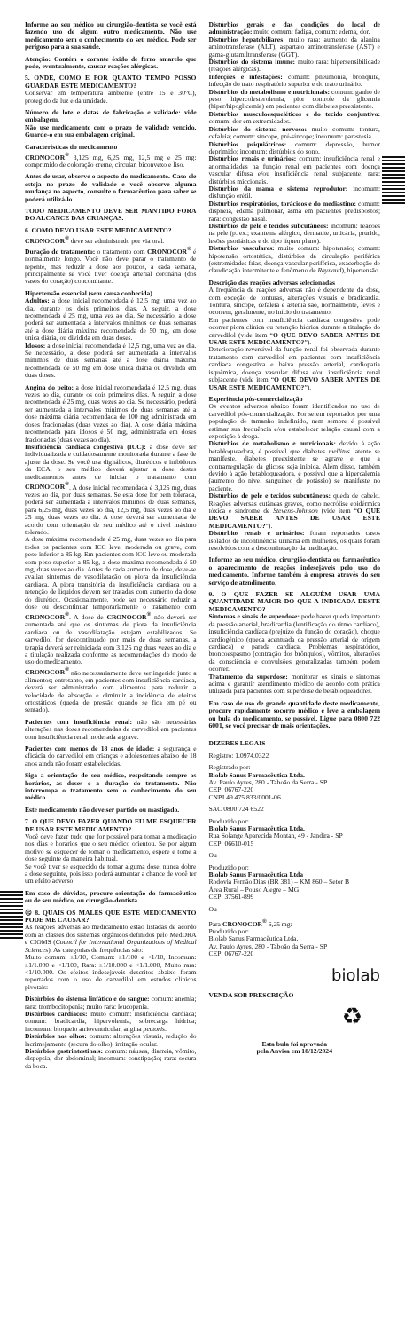Informe ao seu médico ou cirurgião-dentista se você está fazendo uso de algum outro medicamento. Não use medicamento sem o conhecimento do seu médico. Pode ser perigoso para a sua saúde.
Atenção: Contém o corante óxido de ferro amarelo que pode, eventualmente, causar reações alérgicas.
5. ONDE, COMO E POR QUANTO TEMPO POSSO GUARDAR ESTE MEDICAMENTO?
Conservar em temperatura ambiente (entre 15 e 30°C), protegido da luz e da umidade.
Número de lote e datas de fabricação e validade: vide embalagem.
Não use medicamento com o prazo de validade vencido. Guarde-o em sua embalagem original.
Características do medicamento
CRONOCOR<sup>®</sup> 3,125 mg, 6,25 mg, 12,5 mg e 25 mg: comprimido de coloração creme, circular, biconvexo e liso.
Antes de usar, observe o aspecto do medicamento. Caso ele esteja no prazo de validade e você observe alguma mudança no aspecto, consulte o farmacêutico para saber se poderá utilizá-lo.
TODO MEDICAMENTO DEVE SER MANTIDO FORA DO ALCANCE DAS CRIANÇAS.
6. COMO DEVO USAR ESTE MEDICAMENTO?
CRONOCOR<sup>®</sup> deve ser administrado por via oral.
Duração do tratamento: o tratamento com CRONOCOR<sup>®</sup> é normalmente longo. Você não deve parar o tratamento de repente, mas reduzir a dose aos poucos, a cada semana, principalmente se você tiver doença arterial coronária (dos vasos do coração) concomitante.
Hipertensão essencial (sem causa conhecida)
Adultos: a dose inicial recomendada é 12,5 mg, uma vez ao dia, durante os dois primeiros dias. A seguir, a dose recomendada é 25 mg, uma vez ao dia. Se necessário, a dose poderá ser aumentada a intervalos mínimos de duas semanas até a dose diária máxima recomendada de 50 mg, em dose única diária, ou dividida em duas doses.
Idosos: a dose inicial recomendada é 12,5 mg, uma vez ao dia. Se necessário, a dose poderá ser aumentada a intervalos mínimos de duas semanas até a dose diária máxima recomendada de 50 mg em dose única diária ou dividida em duas doses.
Angina do peito: a dose inicial recomendada é 12,5 mg, duas vezes ao dia, durante os dois primeiros dias. A seguir, a dose recomendada é 25 mg, duas vezes ao dia. Se necessário, poderá ser aumentada a intervalos mínimos de duas semanas até a dose máxima diária recomendada de 100 mg administrada em doses fracionadas (duas vezes ao dia). A dose diária máxima recomendada para idosos é 50 mg, administrada em doses fracionadas (duas vezes ao dia).
Insuficiência cardíaca congestiva (ICC): a dose deve ser individualizada e cuidadosamente monitorada durante a fase de ajuste da dose. Se você usa digitálicos, diuréticos e inibidores da ECA, o seu médico deverá ajustar a dose destes medicamentos antes de iniciar o tratamento com CRONOCOR<sup>®</sup>. A dose inicial recomendada é 3,125 mg, duas vezes ao dia, por duas semanas. Se esta dose for bem tolerada, poderá ser aumentada a intervalos mínimos de duas semanas, para 6,25 mg, duas vezes ao dia, 12,5 mg, duas vezes ao dia e 25 mg, duas vezes ao dia. A dose deverá ser aumentada de acordo com orientação de seu médico até o nível máximo tolerado.
A dose máxima recomendada é 25 mg, duas vezes ao dia para todos os pacientes com ICC leve, moderada ou grave, com peso inferior a 85 kg. Em pacientes com ICC leve ou moderada com peso superior a 85 kg, a dose máxima recomendada é 50 mg, duas vezes ao dia. Antes de cada aumento de dose, deve-se avaliar sintomas de vasodilatação ou piora da insuficiência cardíaca. A piora transitória da insuficiência cardíaca ou a retenção de líquidos devem ser tratadas com aumento da dose do diurético. Ocasionalmente, pode ser necessário reduzir a dose ou descontinuar temporariamente o tratamento com CRONOCOR<sup>®</sup>. A dose de CRONOCOR<sup>®</sup> não deverá ser aumentada até que os sintomas de piora da insuficiência cardíaca ou de vasodilatação estejam estabilizados. Se carvedilol for descontinuado por mais de duas semanas, a terapia deverá ser reiniciada com 3,125 mg duas vezes ao dia e a titulação realizada conforme as recomendações do modo de uso do medicamento.
CRONOCOR<sup>®</sup> não necessariamente deve ser ingerido junto a alimentos; entretanto, em pacientes com insuficiência cardíaca, deverá ser administrado com alimentos para reduzir a velocidade de absorção e diminuir a incidência de efeitos ortostáticos (queda de pressão quando se fica em pé ou sentado).
Pacientes com insuficiência renal: não são necessárias alterações nas doses recomendadas de carvedilol em pacientes com insuficiência renal moderada a grave.
Pacientes com menos de 18 anos de idade: a segurança e eficácia do carvedilol em crianças e adolescentes abaixo de 18 anos ainda não foram estabelecidas.
Siga a orientação de seu médico, respeitando sempre os horários, as doses e a duração do tratamento. Não interrompa o tratamento sem o conhecimento do seu médico.
Este medicamento não deve ser partido ou mastigado.
7. O QUE DEVO FAZER QUANDO EU ME ESQUECER DE USAR ESTE MEDICAMENTO?
Você deve fazer tudo que for possível para tomar a medicação nos dias e horários que o seu médico orientou. Se por algum motivo se esquecer de tomar o medicamento, espere e tome a dose seguinte da maneira habitual.
Se você tiver se esquecido de tomar alguma dose, nunca dobre a dose seguinte, pois isso poderá aumentar a chance de você ter um efeito adverso.
Em caso de dúvidas, procure orientação do farmacêutico ou de seu médico, ou cirurgião-dentista.
☹ 8. QUAIS OS MALES QUE ESTE MEDICAMENTO PODE ME CAUSAR?
As reações adversas ao medicamento estão listadas de acordo com as classes dos sistemas orgânicos definidos pelo MedDRA e CIOMS (Council for International Organizations of Medical Sciences). As categorias de frequências são:
Muito comum: ≥1/10, Comum: ≥1/100 e <1/10, Incomum: ≥1/1.000 e <1/100, Rara: ≥1/10.000 e <1/1.000, Muito rara: <1/10.000. Os efeitos indesejáveis descritos abaixo foram reportados com o uso de carvedilol em estudos clínicos pivotais:
Distúrbios do sistema linfático e do sangue: comum: anemia; rara: trombocitopenia; muito rara: leucopenia.
Distúrbios cardíacos: muito comum: insuficiência cardíaca; comum: bradicardia, hipervolemia, sobrecarga hídrica; incomum: bloqueio atrioventricular, angina pectoris.
Distúrbios nos olhos: comum: alterações visuais, redução do lacrimejamento (secura do olho), irritação ocular.
Distúrbios gastrintestinais: comum: náusea, diarreia, vômito, dispepsia, dor abdominal; incomum: constipação; rara: secura da boca.
Distúrbios gerais e das condições do local de administração: muito comum: fadiga, comum: edema, dor.
Distúrbios hepatobiliares: muito rara: aumento da alanina aminotransferase (ALT), aspartato aminotransferase (AST) e gama-glutamiltransferase (GGT).
Distúrbios do sistema imune: muito rara: hipersensibilidade (reações alérgicas).
Infecções e infestações: comum: pneumonia, bronquite, infecção do trato respiratório superior e do trato urinário.
Distúrbios do metabolismo e nutricionais: comum: ganho de peso, hipercolesterolemia, pior controle da glicemia (hiper/hipoglicemia) em pacientes com diabetes preexistente.
Distúrbios musculoesqueléticos e do tecido conjuntivo: comum: dor em extremidades.
Distúrbios do sistema nervoso: muito comum: tontura, cefaleia; comum: síncope, pré-síncope; incomum: parestesia.
Distúrbios psiquiátricos: comum: depressão, humor deprimido; incomum: distúrbios do sono.
Distúrbios renais e urinários: comum: insuficiência renal e anormalidades na função renal em pacientes com doença vascular difusa e/ou insuficiência renal subjacente; rara: distúrbios miccionais.
Distúrbios da mama e sistema reprodutor: incomum: disfunção erétil.
Distúrbios respiratórios, torácicos e do mediastino: comum: dispneia, edema pulmonar, asma em pacientes predispostos; rara: congestão nasal.
Distúrbios de pele e tecidos subcutâneos: incomum: reações na pele (p. ex.; exantema alérgico, dermatite, urticária, prurido, lesões psoriásicas e do tipo líquen plano).
Distúrbios vasculares: muito comum: hipotensão; comum: hipotensão ortostática, distúrbios da circulação periférica (extremidades frias, doença vascular periférica, exacerbação de claudicação intermitente e fenômeno de Raynaud), hipertensão.
Descrição das reações adversas selecionadas
A frequência de reações adversas não é dependente da dose, com exceção de tonturas, alterações visuais e bradicardia. Tontura, síncope, cefaleia e astenia são, normalmente, leves e ocorrem, geralmente, no início do tratamento.
Em pacientes com insuficiência cardíaca congestiva pode ocorrer piora clínica ou retenção hídrica durante a titulação do carvedilol (vide item “O QUE DEVO SABER ANTES DE USAR ESTE MEDICAMENTO?”).
Deterioração reversível da função renal foi observada durante tratamento com carvedilol em pacientes com insuficiência cardíaca congestiva e baixa pressão arterial, cardiopatia isquêmica, doença vascular difusa e/ou insuficiência renal subjacente (vide item “O QUE DEVO SABER ANTES DE USAR ESTE MEDICAMENTO?”).
Experiência pós-comercialização
Os eventos adversos abaixo foram identificados no uso de carvedilol pós-comercialização. Por serem reportados por uma população de tamanho indefinido, nem sempre é possível estimar sua frequência e/ou estabelecer relação causal com a exposição à droga.
Distúrbios de metabolismo e nutricionais: devido à ação betabloqueadora, é possível que diabetes mellitus latente se manifeste, diabetes preexistente se agrave e que a contrarregulação da glicose seja inibida. Além disso, também devido à ação betabloqueadora, é possível que a hipercalemia (aumento do nível sanguíneo de potássio) se manifeste no paciente.
Distúrbios de pele e tecidos subcutâneos: queda de cabelo. Reações adversas cutâneas graves, como necrólise epidérmica tóxica e síndrome de Stevens-Johnson (vide item “O QUE DEVO SABER ANTES DE USAR ESTE MEDICAMENTO?”).
Distúrbios renais e urinários: foram reportados casos isolados de incontinência urinária em mulheres, os quais foram resolvidos com a descontinuação da medicação.
Informe ao seu médico, cirurgião-dentista ou farmacêutico o aparecimento de reações indesejáveis pelo uso do medicamento. Informe também à empresa através do seu serviço de atendimento.
9. O QUE FAZER SE ALGUÉM USAR UMA QUANTIDADE MAIOR DO QUE A INDICADA DESTE MEDICAMENTO?
Sintomas e sinais de superdose: pode haver queda importante da pressão arterial, bradicardia (lentificação do ritmo cardíaco), insuficiência cardíaca (prejuízo da função do coração), choque cardiogênico (queda acentuada da pressão arterial de origem cardíaca) e parada cardíaca. Problemas respiratórios, broncoespasmo (contração dos brônquios), vômitos, alterações da consciência e convulsões generalizadas também podem ocorrer.
Tratamento da superdose: monitorar os sinais e sintomas acima e garantir atendimento médico de acordo com prática utilizada para pacientes com superdose de betabloqueadores.
Em caso de uso de grande quantidade deste medicamento, procure rapidamente socorro médico e leve a embalagem ou bula do medicamento, se possível. Ligue para 0800 722 6001, se você precisar de mais orientações.
DIZERES LEGAIS
Registro: 1.0974.0322
Registrado por:
Biolab Sanus Farmacêutica Ltda.
Av. Paulo Ayres, 280 - Taboão da Serra - SP
CEP: 06767-220
CNPJ 49.475.833/0001-06
SAC 0800 724 6522
Produzido por:
Biolab Sanus Farmacêutica Ltda.
Rua Solange Aparecida Montan, 49 - Jandira - SP
CEP: 06610-015
Ou
Produzido por:
Biolab Sanus Farmacêutica Ltda
Rodovia Fernão Dias (BR 381) – KM 860 – Setor B
Área Rural – Pouso Alegre – MG
CEP: 37561-899
Ou
Para CRONOCOR<sup>®</sup> 6,25 mg:
Produzido por:
Biolab Sanus Farmacêutica Ltda.
Av. Paulo Ayres, 280 - Taboão da Serra - SP
CEP: 06767-220
biolab
VENDA SOB PRESCRIÇÃO
♻
Esta bula foi aprovada
pela Anvisa em 18/12/2024